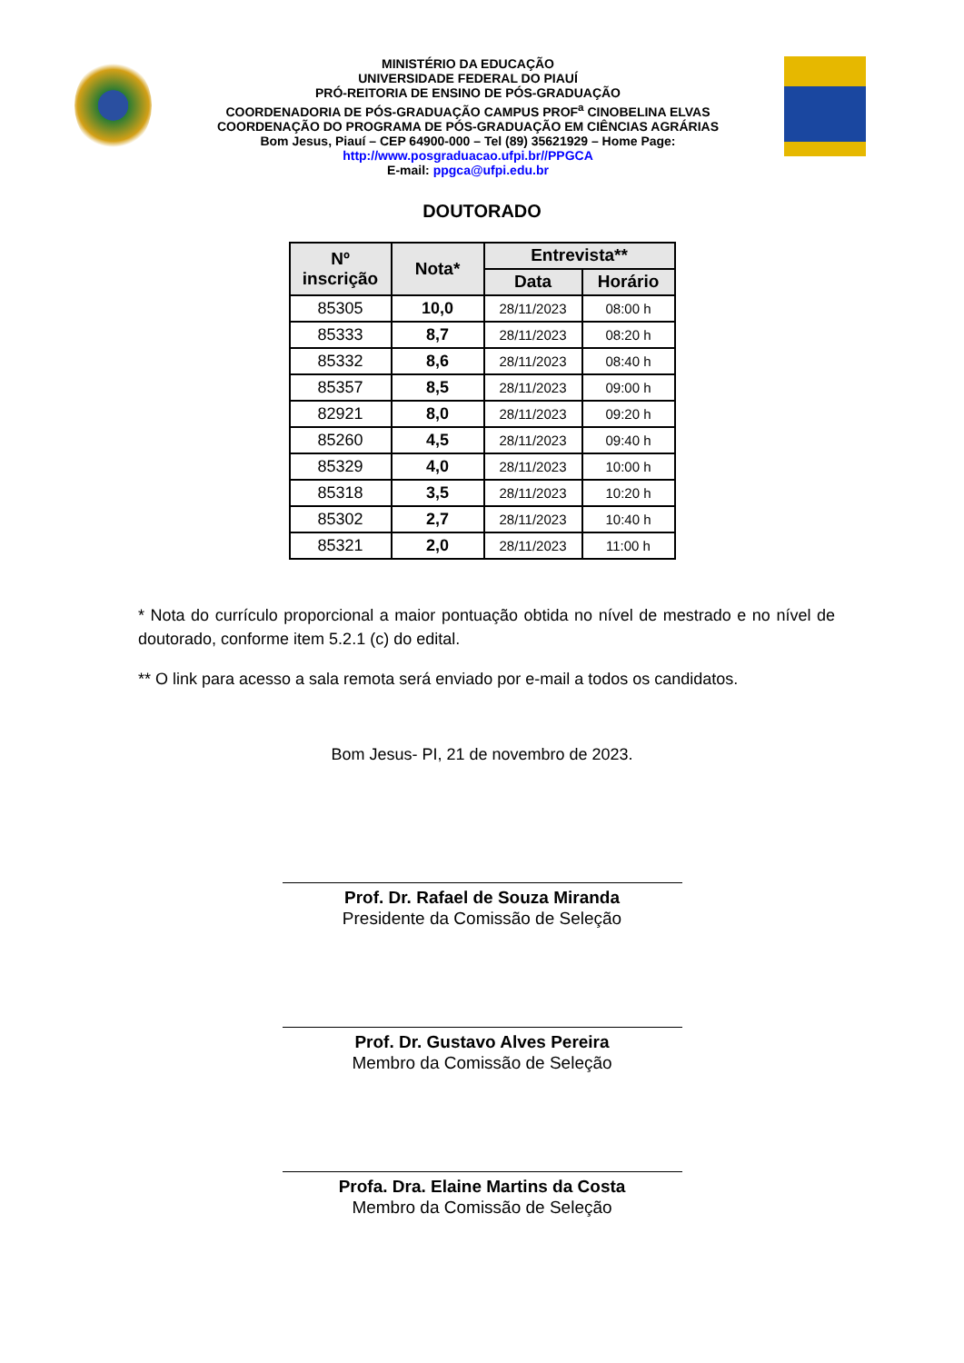MINISTÉRIO DA EDUCAÇÃO
UNIVERSIDADE FEDERAL DO PIAUÍ
PRÓ-REITORIA DE ENSINO DE PÓS-GRADUAÇÃO
COORDENADORIA DE PÓS-GRADUAÇÃO CAMPUS PROF<sup>a</sup> CINOBELINA ELVAS
COORDENAÇÃO DO PROGRAMA DE PÓS-GRADUAÇÃO EM CIÊNCIAS AGRÁRIAS
Bom Jesus, Piauí – CEP 64900-000 – Tel (89) 35621929 – Home Page:
http://www.posgraduacao.ufpi.br//PPGCA
E-mail: ppgca@ufpi.edu.br
DOUTORADO
| Nº inscrição | Nota* | Entrevista** | |
| --- | --- | --- | --- |
| | | Data | Horário |
| 85305 | 10,0 | 28/11/2023 | 08:00 h |
| 85333 | 8,7 | 28/11/2023 | 08:20 h |
| 85332 | 8,6 | 28/11/2023 | 08:40 h |
| 85357 | 8,5 | 28/11/2023 | 09:00 h |
| 82921 | 8,0 | 28/11/2023 | 09:20 h |
| 85260 | 4,5 | 28/11/2023 | 09:40 h |
| 85329 | 4,0 | 28/11/2023 | 10:00 h |
| 85318 | 3,5 | 28/11/2023 | 10:20 h |
| 85302 | 2,7 | 28/11/2023 | 10:40 h |
| 85321 | 2,0 | 28/11/2023 | 11:00 h |
* Nota do currículo proporcional a maior pontuação obtida no nível de mestrado e no nível de doutorado, conforme item 5.2.1 (c) do edital.
** O link para acesso a sala remota será enviado por e-mail a todos os candidatos.
Bom Jesus- PI, 21 de novembro de 2023.
Prof. Dr. Rafael de Souza Miranda
Presidente da Comissão de Seleção
Prof. Dr. Gustavo Alves Pereira
Membro da Comissão de Seleção
Profa. Dra. Elaine Martins da Costa
Membro da Comissão de Seleção